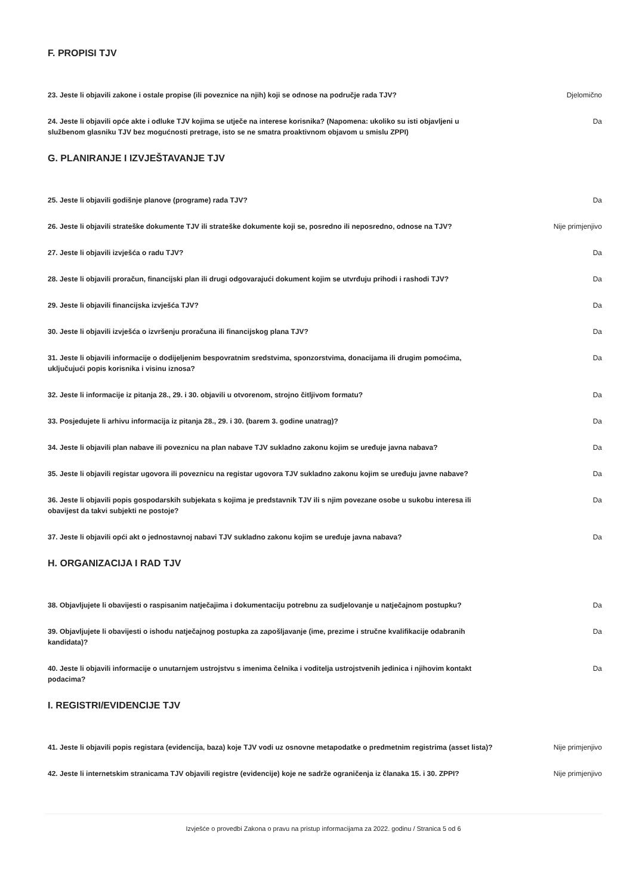F. PROPISI TJV
23. Jeste li objavili zakone i ostale propise (ili poveznice na njih) koji se odnose na područje rada TJV?
Djelomično
24. Jeste li objavili opće akte i odluke TJV kojima se utječe na interese korisnika? (Napomena: ukoliko su isti objavljeni u službenom glasniku TJV bez mogućnosti pretrage, isto se ne smatra proaktivnom objavom u smislu ZPPI)
Da
G. PLANIRANJE I IZVJEŠTAVANJE TJV
25. Jeste li objavili godišnje planove (programe) rada TJV? Da
26. Jeste li objavili strateške dokumente TJV ili strateške dokumente koji se, posredno ili neposredno, odnose na TJV?
Nije primjenjivo
27. Jeste li objavili izvješća o radu TJV? Da
28. Jeste li objavili proračun, financijski plan ili drugi odgovarajući dokument kojim se utvrđuju prihodi i rashodi TJV?
Da
29. Jeste li objavili financijska izvješća TJV? Da
30. Jeste li objavili izvješća o izvršenju proračuna ili financijskog plana TJV? Da
31. Jeste li objavili informacije o dodijeljenim bespovratnim sredstvima, sponzorstvima, donacijama ili drugim pomoćima, uključujući popis korisnika i visinu iznosa?
Da
32. Jeste li informacije iz pitanja 28., 29. i 30. objavili u otvorenom, strojno čitljivom formatu? Da
33. Posjedujete li arhivu informacija iz pitanja 28., 29. i 30. (barem 3. godine unatrag)? Da
34. Jeste li objavili plan nabave ili poveznicu na plan nabave TJV sukladno zakonu kojim se uređuje javna nabava?
Da
35. Jeste li objavili registar ugovora ili poveznicu na registar ugovora TJV sukladno zakonu kojim se uređuju javne nabave?
Da
36. Jeste li objavili popis gospodarskih subjekata s kojima je predstavnik TJV ili s njim povezane osobe u sukobu interesa ili obavijest da takvi subjekti ne postoje?
Da
37. Jeste li objavili opći akt o jednostavnoj nabavi TJV sukladno zakonu kojim se uređuje javna nabava? Da
H. ORGANIZACIJA I RAD TJV
38. Objavljujete li obavijesti o raspisanim natječajima i dokumentaciju potrebnu za sudjelovanje u natječajnom postupku?
Da
39. Objavljujete li obavijesti o ishodu natječajnog postupka za zapošljavanje (ime, prezime i stručne kvalifikacije odabranih kandidata)?
Da
40. Jeste li objavili informacije o unutarnjem ustrojstvu s imenima čelnika i voditelja ustrojstvenih jedinica i njihovim kontakt podacima?
Da
I. REGISTRI/EVIDENCIJE TJV
41. Jeste li objavili popis registara (evidencija, baza) koje TJV vodi uz osnovne metapodatke o predmetnim registrima (asset lista)?
Nije primjenjivo
42. Jeste li internetskim stranicama TJV objavili registre (evidencije) koje ne sadrže ograničenja iz članaka 15. i 30. ZPPI?
Nije primjenjivo
Izvješće o provedbi Zakona o pravu na pristup informacijama za 2022. godinu / Stranica 5 od 6